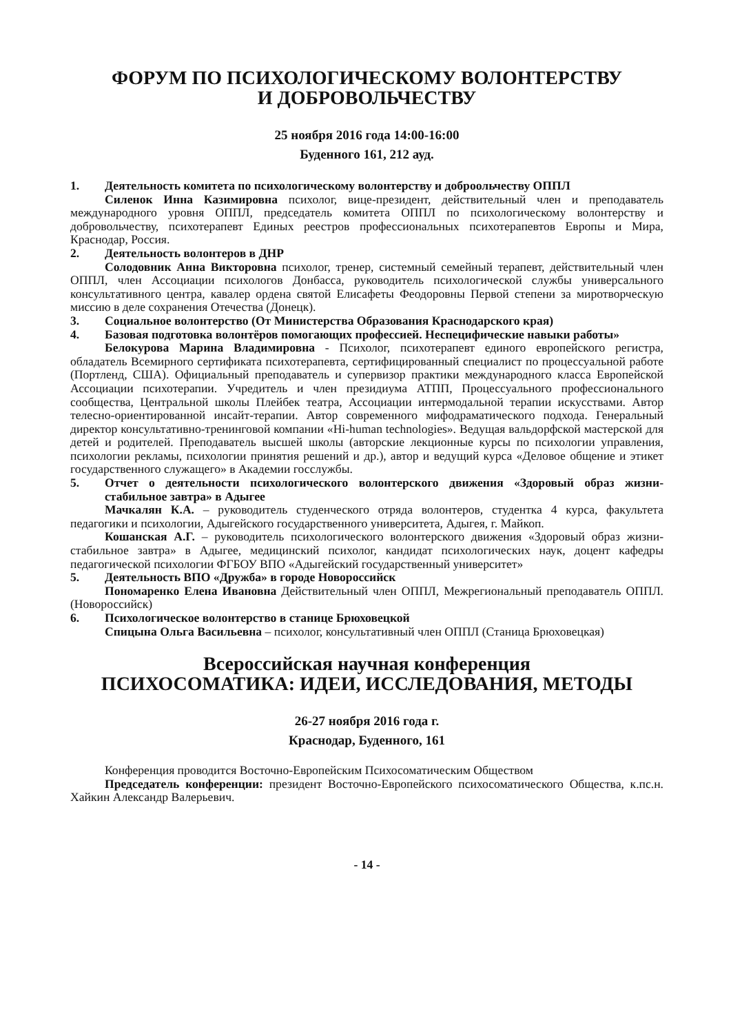ФОРУМ ПО ПСИХОЛОГИЧЕСКОМУ ВОЛОНТЕРСТВУ
И ДОБРОВОЛЬЧЕСТВУ
25 ноября 2016 года 14:00-16:00
Буденного 161, 212 ауд.
1. Деятельность комитета по психологическому волонтерству и доброольчеству ОППЛ
Силенок Инна Казимировна психолог, вице-президент, действительный член и преподаватель международного уровня ОППЛ, председатель комитета ОППЛ по психологическому волонтерству и добровольчеству, психотерапевт Единых реестров профессиональных психотерапевтов Европы и Мира, Краснодар, Россия.
2. Деятельность волонтеров в ДНР
Солодовник Анна Викторовна психолог, тренер, системный семейный терапевт, действительный член ОППЛ, член Ассоциации психологов Донбасса, руководитель психологической службы универсального консультативного центра, кавалер ордена святой Елисафеты Феодоровны Первой степени за миротворческую миссию в деле сохранения Отечества (Донецк).
3. Социальное волонтерство (От Министерства Образования Краснодарского края)
4. Базовая подготовка волонтёров помогающих профессией. Неспецифические навыки работы»
Белокурова Марина Владимировна - Психолог, психотерапевт единого европейского регистра, обладатель Всемирного сертификата психотерапевта, сертифицированный специалист по процессуальной работе (Портленд, США). Официальный преподаватель и супервизор практики международного класса Европейской Ассоциации психотерапии. Учредитель и член президиума АТПП, Процессуального профессионального сообщества, Центральной школы Плейбек театра, Ассоциации интермодальной терапии искусствами. Автор телесно-ориентированной инсайт-терапии. Автор современного мифодраматического подхода. Генеральный директор консультативно-тренинговой компании «Hi-human technologies». Ведущая вальдорфской мастерской для детей и родителей. Преподаватель высшей школы (авторские лекционные курсы по психологии управления, психологии рекламы, психологии принятия решений и др.), автор и ведущий курса «Деловое общение и этикет государственного служащего» в Академии госслужбы.
5. Отчет о деятельности психологического волонтерского движения «Здоровый образ жизни-стабильное завтра» в Адыгее
Мачкалян К.А. – руководитель студенческого отряда волонтеров, студентка 4 курса, факультета педагогики и психологии, Адыгейского государственного университета, Адыгея, г. Майкоп.
Кошанская А.Г. – руководитель психологического волонтерского движения «Здоровый образ жизни-стабильное завтра» в Адыгее, медицинский психолог, кандидат психологических наук, доцент кафедры педагогической психологии ФГБОУ ВПО «Адыгейский государственный университет»
5. Деятельность ВПО «Дружба» в городе Новороссийск
Пономаренко Елена Ивановна Действительный член ОППЛ, Межрегиональный преподаватель ОППЛ. (Новороссийск)
6. Психологическое волонтерство в станице Брюховецкой
Спицына Ольга Васильевна – психолог, консультативный член ОППЛ (Станица Брюховецкая)
Всероссийская научная конференция
ПСИХОСОМАТИКА: ИДЕИ, ИССЛЕДОВАНИЯ, МЕТОДЫ
26-27 ноября 2016 года г.
Краснодар, Буденного, 161
Конференция проводится Восточно-Европейским Психосоматическим Обществом
Председатель конференции: президент Восточно-Европейского психосоматического Общества, к.пс.н. Хайкин Александр Валерьевич.
- 14 -